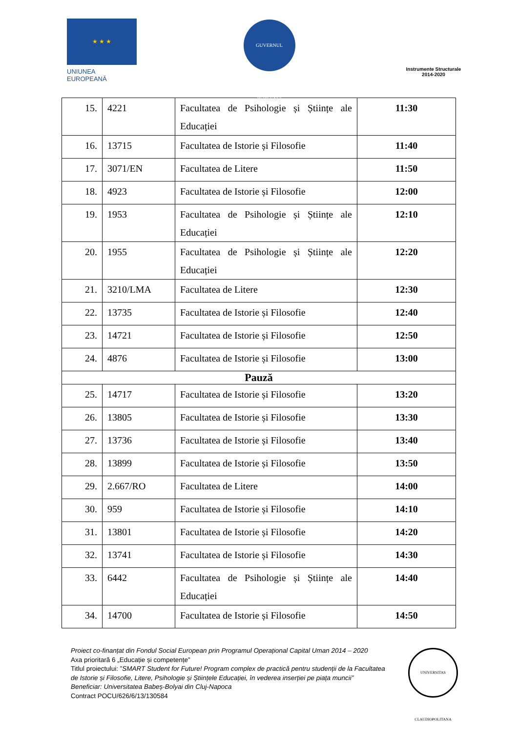★ ★ ★
UNIUNEA EUROPEANĂ
GUVERNUL ROMÂNIEI
Instrumente Structurale
2014-2020
| 15. | 4221 | Facultatea de Psihologie și Științe ale Educației | 11:30 |
| 16. | 13715 | Facultatea de Istorie și Filosofie | 11:40 |
| 17. | 3071/EN | Facultatea de Litere | 11:50 |
| 18. | 4923 | Facultatea de Istorie și Filosofie | 12:00 |
| 19. | 1953 | Facultatea de Psihologie și Științe ale Educației | 12:10 |
| 20. | 1955 | Facultatea de Psihologie și Științe ale Educației | 12:20 |
| 21. | 3210/LMA | Facultatea de Litere | 12:30 |
| 22. | 13735 | Facultatea de Istorie și Filosofie | 12:40 |
| 23. | 14721 | Facultatea de Istorie și Filosofie | 12:50 |
| 24. | 4876 | Facultatea de Istorie și Filosofie | 13:00 |
| Pauză | | | |
| 25. | 14717 | Facultatea de Istorie și Filosofie | 13:20 |
| 26. | 13805 | Facultatea de Istorie și Filosofie | 13:30 |
| 27. | 13736 | Facultatea de Istorie și Filosofie | 13:40 |
| 28. | 13899 | Facultatea de Istorie și Filosofie | 13:50 |
| 29. | 2.667/RO | Facultatea de Litere | 14:00 |
| 30. | 959 | Facultatea de Istorie și Filosofie | 14:10 |
| 31. | 13801 | Facultatea de Istorie și Filosofie | 14:20 |
| 32. | 13741 | Facultatea de Istorie și Filosofie | 14:30 |
| 33. | 6442 | Facultatea de Psihologie și Științe ale Educației | 14:40 |
| 34. | 14700 | Facultatea de Istorie și Filosofie | 14:50 |
Proiect co-finanțat din Fondul Social European prin Programul Operațional Capital Uman 2014 – 2020
Axa prioritară 6 „Educație și competențe”
Titlul proiectului: ”SMART Student for Future! Program complex de practică pentru studenții de la Facultatea de Istorie și Filosofie, Litere, Psihologie și Științele Educației, în vederea inserției pe piața muncii”
Beneficiar: Universitatea Babeș-Bolyai din Cluj-Napoca
Contract POCU/626/6/13/130584
UNIVERSITAS CLAUDIOPOLITANA